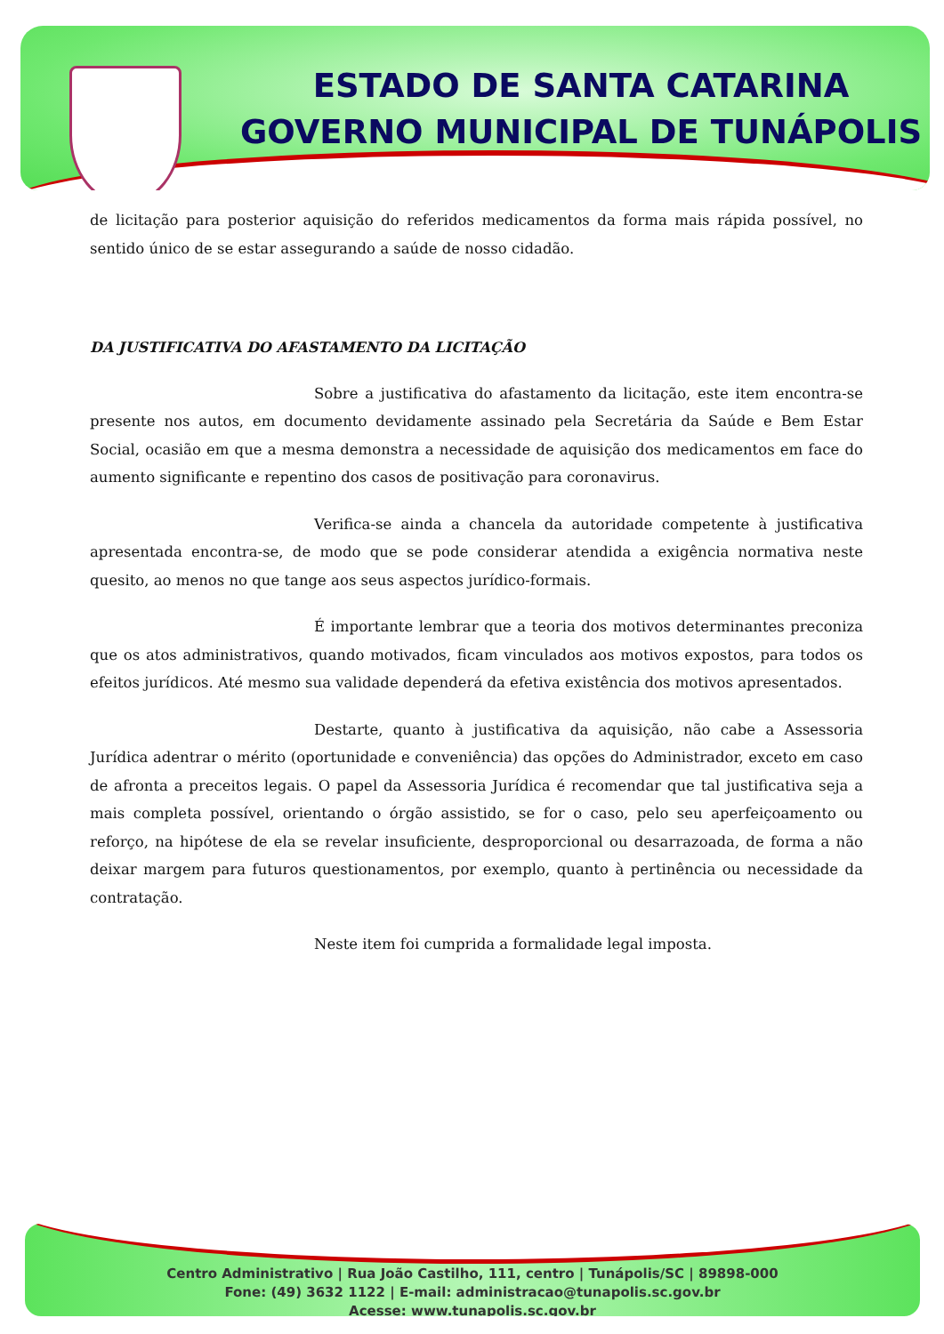ESTADO DE SANTA CATARINA
GOVERNO MUNICIPAL DE TUNÁPOLIS
de licitação para posterior aquisição do referidos medicamentos da forma mais rápida possível, no sentido único de se estar assegurando a saúde de nosso cidadão.
DA JUSTIFICATIVA DO AFASTAMENTO DA LICITAÇÃO
Sobre a justificativa do afastamento da licitação, este item encontra-se presente nos autos, em documento devidamente assinado pela Secretária da Saúde e Bem Estar Social, ocasião em que a mesma demonstra a necessidade de aquisição dos medicamentos em face do aumento significante e repentino dos casos de positivação para coronavirus.
Verifica-se ainda a chancela da autoridade competente à justificativa apresentada encontra-se, de modo que se pode considerar atendida a exigência normativa neste quesito, ao menos no que tange aos seus aspectos jurídico-formais.
É importante lembrar que a teoria dos motivos determinantes preconiza que os atos administrativos, quando motivados, ficam vinculados aos motivos expostos, para todos os efeitos jurídicos. Até mesmo sua validade dependerá da efetiva existência dos motivos apresentados.
Destarte, quanto à justificativa da aquisição, não cabe a Assessoria Jurídica adentrar o mérito (oportunidade e conveniência) das opções do Administrador, exceto em caso de afronta a preceitos legais. O papel da Assessoria Jurídica é recomendar que tal justificativa seja a mais completa possível, orientando o órgão assistido, se for o caso, pelo seu aperfeiçoamento ou reforço, na hipótese de ela se revelar insuficiente, desproporcional ou desarrazoada, de forma a não deixar margem para futuros questionamentos, por exemplo, quanto à pertinência ou necessidade da contratação.
Neste item foi cumprida a formalidade legal imposta.
Centro Administrativo | Rua João Castilho, 111, centro | Tunápolis/SC | 89898-000
Fone: (49) 3632 1122 | E-mail: administracao@tunapolis.sc.gov.br
Acesse: www.tunapolis.sc.gov.br